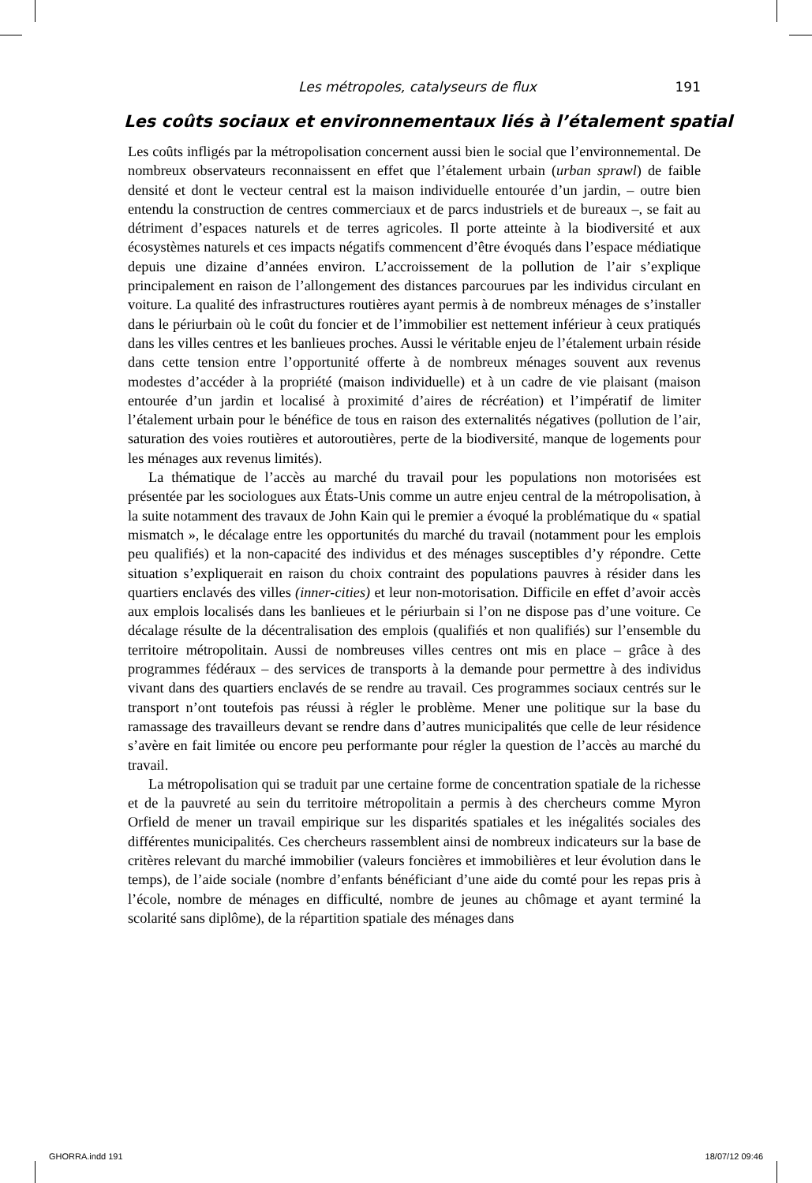Les métropoles, catalyseurs de flux 191
Les coûts sociaux et environnementaux liés à l’étalement spatial
Les coûts infligés par la métropolisation concernent aussi bien le social que l’environnemental. De nombreux observateurs reconnaissent en effet que l’étalement urbain (urban sprawl) de faible densité et dont le vecteur central est la maison individuelle entourée d’un jardin, – outre bien entendu la construction de centres commerciaux et de parcs industriels et de bureaux –, se fait au détriment d’espaces naturels et de terres agricoles. Il porte atteinte à la biodiversité et aux écosystèmes naturels et ces impacts négatifs commencent d’être évoqués dans l’espace médiatique depuis une dizaine d’années environ. L’accroissement de la pollution de l’air s’explique principalement en raison de l’allongement des distances parcourues par les individus circulant en voiture. La qualité des infrastructures routières ayant permis à de nombreux ménages de s’installer dans le périurbain où le coût du foncier et de l’immobilier est nettement inférieur à ceux pratiqués dans les villes centres et les banlieues proches. Aussi le véritable enjeu de l’étalement urbain réside dans cette tension entre l’opportunité offerte à de nombreux ménages souvent aux revenus modestes d’accéder à la propriété (maison individuelle) et à un cadre de vie plaisant (maison entourée d’un jardin et localisé à proximité d’aires de récréation) et l’impératif de limiter l’étalement urbain pour le bénéfice de tous en raison des externalités négatives (pollution de l’air, saturation des voies routières et autoroutières, perte de la biodiversité, manque de logements pour les ménages aux revenus limités).
La thématique de l’accès au marché du travail pour les populations non motorisées est présentée par les sociologues aux États-Unis comme un autre enjeu central de la métropolisation, à la suite notamment des travaux de John Kain qui le premier a évoqué la problématique du « spatial mismatch », le décalage entre les opportunités du marché du travail (notamment pour les emplois peu qualifiés) et la non-capacité des individus et des ménages susceptibles d’y répondre. Cette situation s’expliquerait en raison du choix contraint des populations pauvres à résider dans les quartiers enclavés des villes (inner-cities) et leur non-motorisation. Difficile en effet d’avoir accès aux emplois localisés dans les banlieues et le périurbain si l’on ne dispose pas d’une voiture. Ce décalage résulte de la décentralisation des emplois (qualifiés et non qualifiés) sur l’ensemble du territoire métropolitain. Aussi de nombreuses villes centres ont mis en place – grâce à des programmes fédéraux – des services de transports à la demande pour permettre à des individus vivant dans des quartiers enclavés de se rendre au travail. Ces programmes sociaux centrés sur le transport n’ont toutefois pas réussi à régler le problème. Mener une politique sur la base du ramassage des travailleurs devant se rendre dans d’autres municipalités que celle de leur résidence s’avère en fait limitée ou encore peu performante pour régler la question de l’accès au marché du travail.
La métropolisation qui se traduit par une certaine forme de concentration spatiale de la richesse et de la pauvreté au sein du territoire métropolitain a permis à des chercheurs comme Myron Orfield de mener un travail empirique sur les disparités spatiales et les inégalités sociales des différentes municipalités. Ces chercheurs rassemblent ainsi de nombreux indicateurs sur la base de critères relevant du marché immobilier (valeurs foncières et immobilières et leur évolution dans le temps), de l’aide sociale (nombre d’enfants bénéficiant d’une aide du comté pour les repas pris à l’école, nombre de ménages en difficulté, nombre de jeunes au chômage et ayant terminé la scolarité sans diplôme), de la répartition spatiale des ménages dans
GHORRA.indd 191 18/07/12 09:46